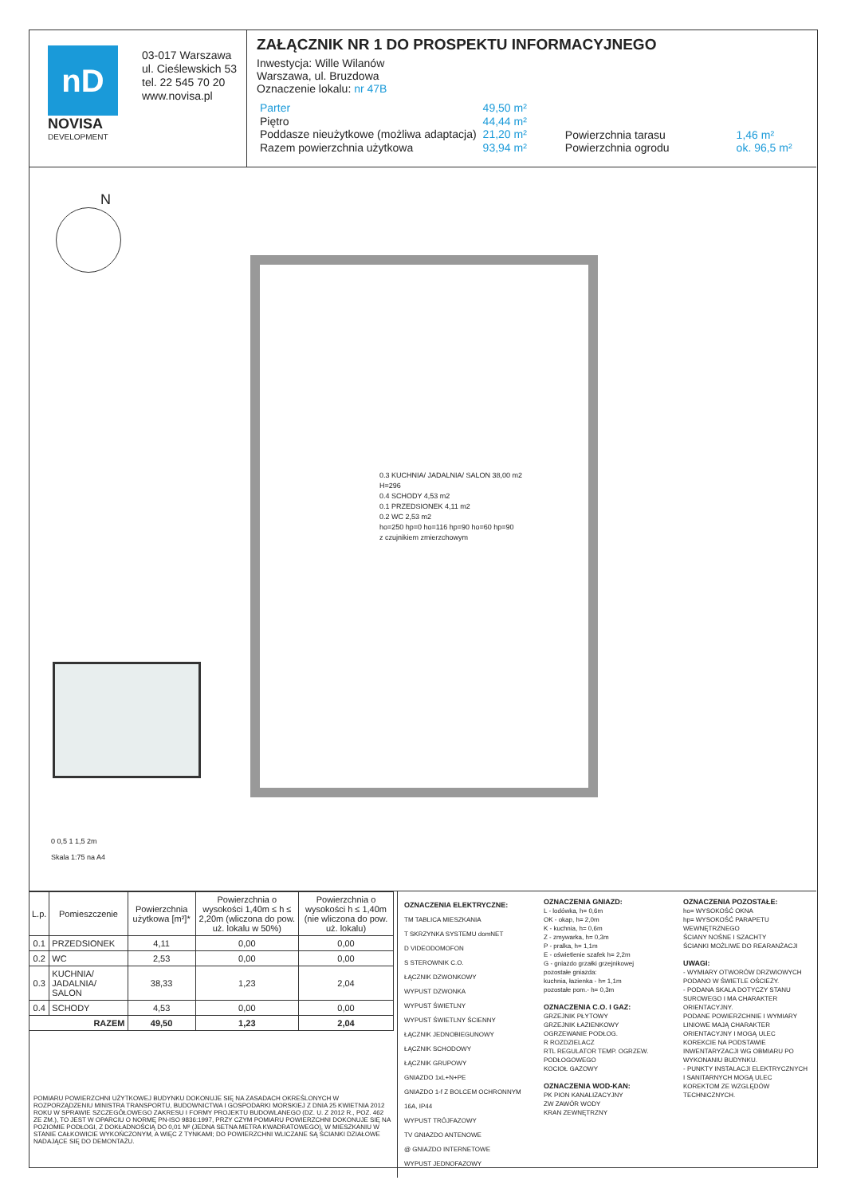nD
NOVISA
DEVELOPMENT
03-017 Warszawa
ul. Cieślewskich 53
tel. 22 545 70 20
www.novisa.pl
ZAŁĄCZNIK NR 1 DO PROSPEKTU INFORMACYJNEGO
Inwestycja: Wille Wilanów
Warszawa, ul. Bruzdowa
Oznaczenie lokalu: nr 47B
| Parter | 49,50 m² |
| Piętro | 44,44 m² |
| Poddasze nieużytkowe (możliwa adaptacja) | 21,20 m² |
| Razem powierzchnia użytkowa | 93,94 m² |
| Powierzchnia tarasu | 1,46 m² |
| Powierzchnia ogrodu | ok. 96,5 m² |
N
0.3 KUCHNIA/ JADALNIA/ SALON 38,00 m2
H=296
0.4 SCHODY 4,53 m2
0.1 PRZEDSIONEK 4,11 m2
0.2 WC 2,53 m2
ho=250 hp=0 ho=116 hp=90 ho=60 hp=90
z czujnikiem zmierzchowym
0 0,5 1 1,5 2m
Skala 1:75 na A4
| L.p. | Pomieszczenie | Powierzchnia użytkowa [m²]* | Powierzchnia o wysokości 1,40m ≤ h ≤ 2,20m (wliczona do pow. uż. lokalu w 50%) | Powierzchnia o wysokości h ≤ 1,40m (nie wliczona do pow. uż. lokalu) |
| --- | --- | --- | --- | --- |
| 0.1 | PRZEDSIONEK | 4,11 | 0,00 | 0,00 |
| 0.2 | WC | 2,53 | 0,00 | 0,00 |
| 0.3 | KUCHNIA/ JADALNIA/ SALON | 38,33 | 1,23 | 2,04 |
| 0.4 | SCHODY | 4,53 | 0,00 | 0,00 |
| RAZEM | | 49,50 | 1,23 | 2,04 |
POMIARU POWIERZCHNI UŻYTKOWEJ BUDYNKU DOKONUJE SIĘ NA ZASADACH OKREŚLONYCH W ROZPORZĄDZENIU MINISTRA TRANSPORTU, BUDOWNICTWA I GOSPODARKI MORSKIEJ Z DNIA 25 KWIETNIA 2012 ROKU W SPRAWIE SZCZEGÓŁOWEGO ZAKRESU I FORMY PROJEKTU BUDOWLANEGO (DZ. U. Z 2012 R., POZ. 462 ZE ZM.), TO JEST W OPARCIU O NORMĘ PN-ISO 9836:1997, PRZY CZYM POMIARU POWIERZCHNI DOKONUJE SIĘ NA POZIOMIE PODŁOGI, Z DOKŁADNOŚCIĄ DO 0,01 M² (JEDNA SETNA METRA KWADRATOWEGO), W MIESZKANIU W STANIE CAŁKOWICIE WYKOŃCZONYM, A WIĘC Z TYNKAMI; DO POWIERZCHNI WLICZANE SĄ ŚCIANKI DZIAŁOWE NADAJĄCE SIĘ DO DEMONTAŻU.
OZNACZENIA ELEKTRYCZNE:
TM TABLICA MIESZKANIA
T SKRZYNKA SYSTEMU domNET
D VIDEODOMOFON
S STEROWNIK C.O.
ŁĄCZNIK DZWONKOWY
WYPUST DZWONKA
WYPUST ŚWIETLNY
WYPUST ŚWIETLNY ŚCIENNY
ŁĄCZNIK JEDNOBIEGUNOWY
ŁĄCZNIK SCHODOWY
ŁĄCZNIK GRUPOWY
GNIAZDO 1xL+N+PE
GNIAZDO 1-f Z BOLCEM OCHRONNYM 16A, IP44
WYPUST TRÓJFAZOWY
TV GNIAZDO ANTENOWE
@ GNIAZDO INTERNETOWE
WYPUST JEDNOFAZOWY
OZNACZENIA GNIAZD:
L - lodówka, h= 0,6m
OK - okap, h= 2,0m
K - kuchnia, h= 0,6m
Z - zmywarka, h= 0,3m
P - pralka, h= 1,1m
E - oświetlenie szafek h= 2,2m
G - gniazdo grzałki grzejnikowej
pozostałe gniazda:
kuchnia, łazienka - h= 1,1m
pozostałe pom.- h= 0,3m
OZNACZENIA C.O. I GAZ:
GRZEJNIK PŁYTOWY
GRZEJNIK ŁAZIENKOWY
OGRZEWANIE PODŁOG.
R ROZDZIELACZ
RTL REGULATOR TEMP. OGRZEW. PODŁOGOWEGO
KOCIOŁ GAZOWY
OZNACZENIA WOD-KAN:
PK PION KANALIZACYJNY
ZW ZAWÓR WODY
KRAN ZEWNĘTRZNY
OZNACZENIA POZOSTAŁE:
ho= WYSOKOŚĆ OKNA
hp= WYSOKOŚĆ PARAPETU WEWNĘTRZNEGO
ŚCIANY NOŚNE I SZACHTY
ŚCIANKI MOŻLIWE DO REARANŻACJI
UWAGI:
- WYMIARY OTWORÓW DRZWIOWYCH PODANO W ŚWIETLE OŚCIEŻY.
- PODANA SKALA DOTYCZY STANU SUROWEGO I MA CHARAKTER ORIENTACYJNY.
PODANE POWIERZCHNIE I WYMIARY LINIOWE MAJĄ CHARAKTER ORIENTACYJNY I MOGĄ ULEC KOREKCIE NA PODSTAWIE INWENTARYZACJI WG OBMIARU PO WYKONANIU BUDYNKU.
- PUNKTY INSTALACJI ELEKTRYCZNYCH I SANITARNYCH MOGĄ ULEC KOREKTOM ZE WZGLĘDÓW TECHNICZNYCH.